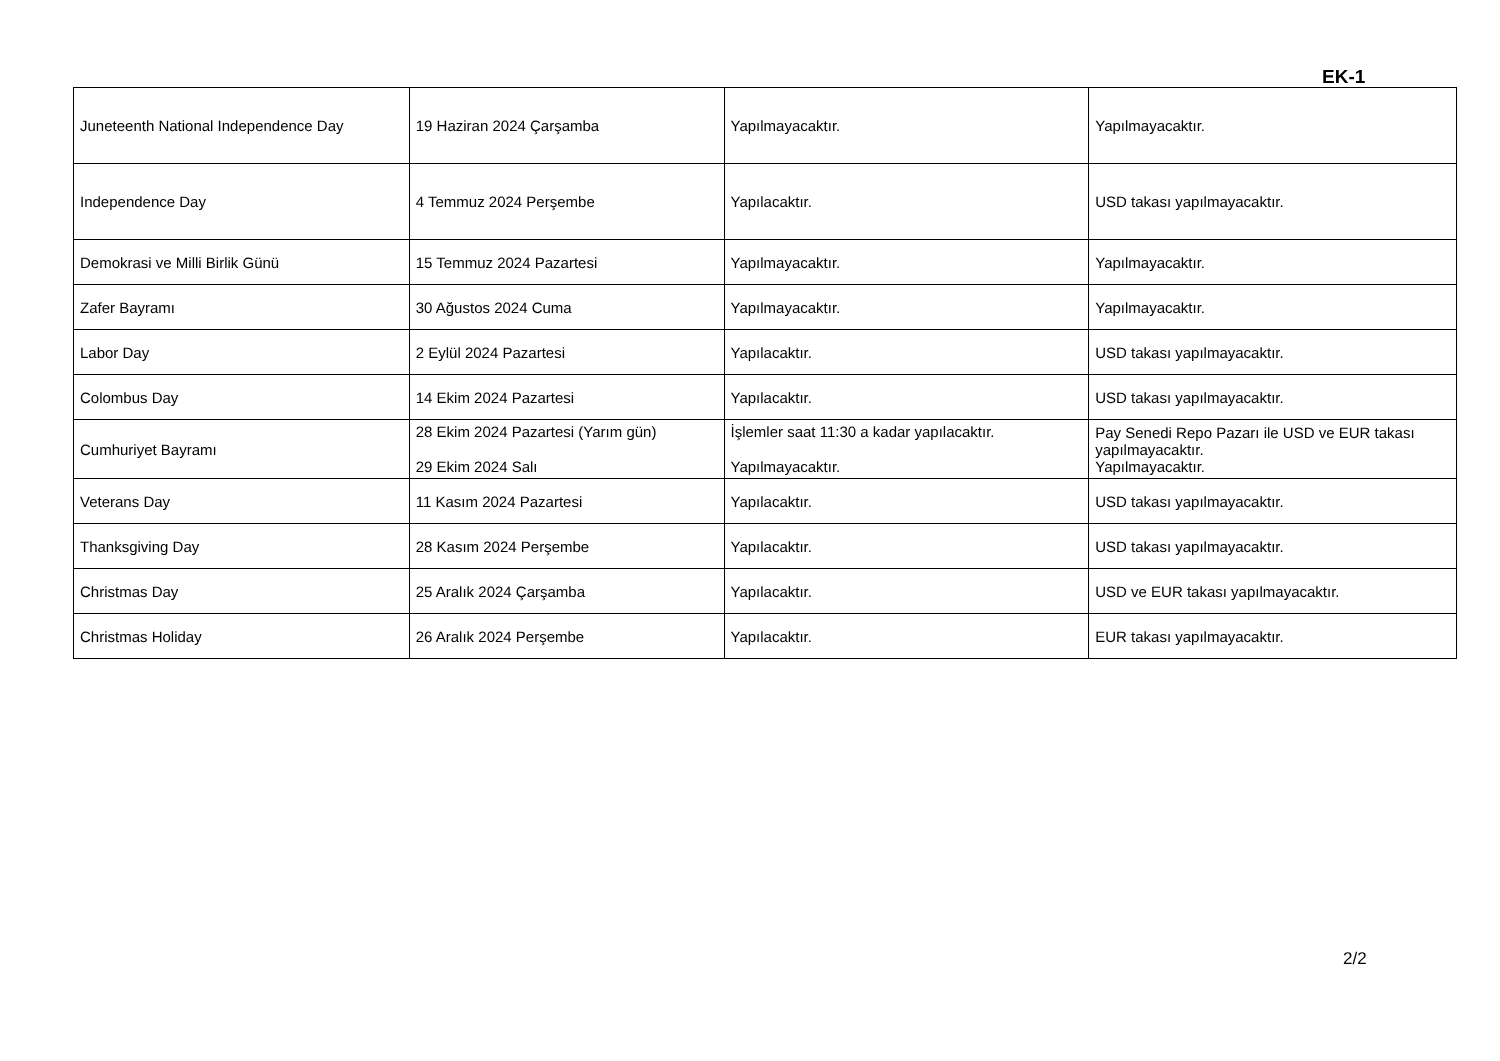EK-1
| Juneteenth National Independence Day | 19 Haziran 2024 Çarşamba | Yapılmayacaktır. | Yapılmayacaktır. |
| Independence Day | 4 Temmuz 2024 Perşembe | Yapılacaktır. | USD takası yapılmayacaktır. |
| Demokrasi ve Milli Birlik Günü | 15 Temmuz 2024 Pazartesi | Yapılmayacaktır. | Yapılmayacaktır. |
| Zafer Bayramı | 30 Ağustos 2024 Cuma | Yapılmayacaktır. | Yapılmayacaktır. |
| Labor Day | 2 Eylül 2024 Pazartesi | Yapılacaktır. | USD takası yapılmayacaktır. |
| Colombus Day | 14 Ekim 2024 Pazartesi | Yapılacaktır. | USD takası yapılmayacaktır. |
| Cumhuriyet Bayramı | 28 Ekim 2024 Pazartesi (Yarım gün) 29 Ekim 2024 Salı | İşlemler saat 11:30 a kadar yapılacaktır. Yapılmayacaktır. | Pay Senedi Repo Pazarı ile USD ve EUR takası yapılmayacaktır. Yapılmayacaktır. |
| Veterans Day | 11 Kasım 2024 Pazartesi | Yapılacaktır. | USD takası yapılmayacaktır. |
| Thanksgiving Day | 28 Kasım 2024 Perşembe | Yapılacaktır. | USD takası yapılmayacaktır. |
| Christmas Day | 25 Aralık 2024 Çarşamba | Yapılacaktır. | USD ve EUR takası yapılmayacaktır. |
| Christmas Holiday | 26 Aralık 2024 Perşembe | Yapılacaktır. | EUR takası yapılmayacaktır. |
2/2